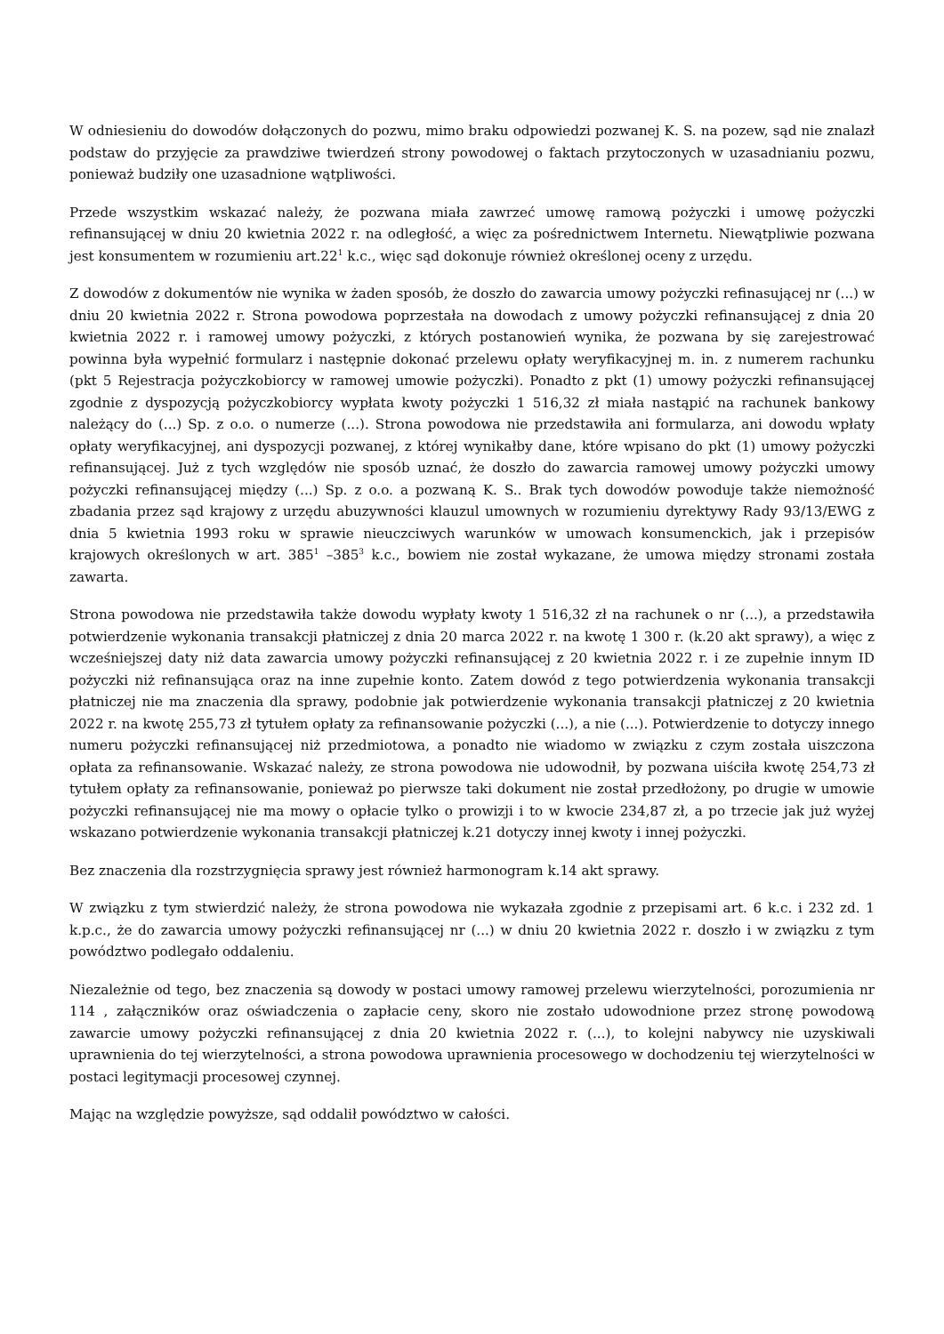W odniesieniu do dowodów dołączonych do pozwu, mimo braku odpowiedzi pozwanej K. S. na pozew, sąd nie znalazł podstaw do przyjęcie za prawdziwe twierdzeń strony powodowej o faktach przytoczonych w uzasadnianiu pozwu, ponieważ budziły one uzasadnione wątpliwości.
Przede wszystkim wskazać należy, że pozwana miała zawrzeć umowę ramową pożyczki i umowę pożyczki refinansującej w dniu 20 kwietnia 2022 r. na odległość, a więc za pośrednictwem Internetu. Niewątpliwie pozwana jest konsumentem w rozumieniu art.22<sup>1</sup> k.c., więc sąd dokonuje również określonej oceny z urzędu.
Z dowodów z dokumentów nie wynika w żaden sposób, że doszło do zawarcia umowy pożyczki refinasującej nr (...) w dniu 20 kwietnia 2022 r. Strona powodowa poprzestała na dowodach z umowy pożyczki refinansującej z dnia 20 kwietnia 2022 r. i ramowej umowy pożyczki, z których postanowień wynika, że pozwana by się zarejestrować powinna była wypełnić formularz i następnie dokonać przelewu opłaty weryfikacyjnej m. in. z numerem rachunku (pkt 5 Rejestracja pożyczkobiorcy w ramowej umowie pożyczki). Ponadto z pkt (1) umowy pożyczki refinansującej zgodnie z dyspozycją pożyczkobiorcy wypłata kwoty pożyczki 1 516,32 zł miała nastąpić na rachunek bankowy należący do (...) Sp. z o.o. o numerze (...). Strona powodowa nie przedstawiła ani formularza, ani dowodu wpłaty opłaty weryfikacyjnej, ani dyspozycji pozwanej, z której wynikałby dane, które wpisano do pkt (1) umowy pożyczki refinansującej. Już z tych względów nie sposób uznać, że doszło do zawarcia ramowej umowy pożyczki umowy pożyczki refinansującej między (...) Sp. z o.o. a pozwaną K. S.. Brak tych dowodów powoduje także niemożność zbadania przez sąd krajowy z urzędu abuzywności klauzul umownych w rozumieniu dyrektywy Rady 93/13/EWG z dnia 5 kwietnia 1993 roku w sprawie nieuczciwych warunków w umowach konsumenckich, jak i przepisów krajowych określonych w art. 385<sup>1</sup> –385<sup>3</sup> k.c., bowiem nie został wykazane, że umowa między stronami została zawarta.
Strona powodowa nie przedstawiła także dowodu wypłaty kwoty 1 516,32 zł na rachunek o nr (...), a przedstawiła potwierdzenie wykonania transakcji płatniczej z dnia 20 marca 2022 r. na kwotę 1 300 r. (k.20 akt sprawy), a więc z wcześniejszej daty niż data zawarcia umowy pożyczki refinansującej z 20 kwietnia 2022 r. i ze zupełnie innym ID pożyczki niż refinansująca oraz na inne zupełnie konto. Zatem dowód z tego potwierdzenia wykonania transakcji płatniczej nie ma znaczenia dla sprawy, podobnie jak potwierdzenie wykonania transakcji płatniczej z 20 kwietnia 2022 r. na kwotę 255,73 zł tytułem opłaty za refinansowanie pożyczki (...), a nie (...). Potwierdzenie to dotyczy innego numeru pożyczki refinansującej niż przedmiotowa, a ponadto nie wiadomo w związku z czym została uiszczona opłata za refinansowanie. Wskazać należy, ze strona powodowa nie udowodnił, by pozwana uiściła kwotę 254,73 zł tytułem opłaty za refinansowanie, ponieważ po pierwsze taki dokument nie został przedłożony, po drugie w umowie pożyczki refinansującej nie ma mowy o opłacie tylko o prowizji i to w kwocie 234,87 zł, a po trzecie jak już wyżej wskazano potwierdzenie wykonania transakcji płatniczej k.21 dotyczy innej kwoty i innej pożyczki.
Bez znaczenia dla rozstrzygnięcia sprawy jest również harmonogram k.14 akt sprawy.
W związku z tym stwierdzić należy, że strona powodowa nie wykazała zgodnie z przepisami art. 6 k.c. i 232 zd. 1 k.p.c., że do zawarcia umowy pożyczki refinansującej nr (...) w dniu 20 kwietnia 2022 r. doszło i w związku z tym powództwo podlegało oddaleniu.
Niezależnie od tego, bez znaczenia są dowody w postaci umowy ramowej przelewu wierzytelności, porozumienia nr 114 , załączników oraz oświadczenia o zapłacie ceny, skoro nie zostało udowodnione przez stronę powodową zawarcie umowy pożyczki refinansującej z dnia 20 kwietnia 2022 r. (...), to kolejni nabywcy nie uzyskiwali uprawnienia do tej wierzytelności, a strona powodowa uprawnienia procesowego w dochodzeniu tej wierzytelności w postaci legitymacji procesowej czynnej.
Mając na względzie powyższe, sąd oddalił powództwo w całości.